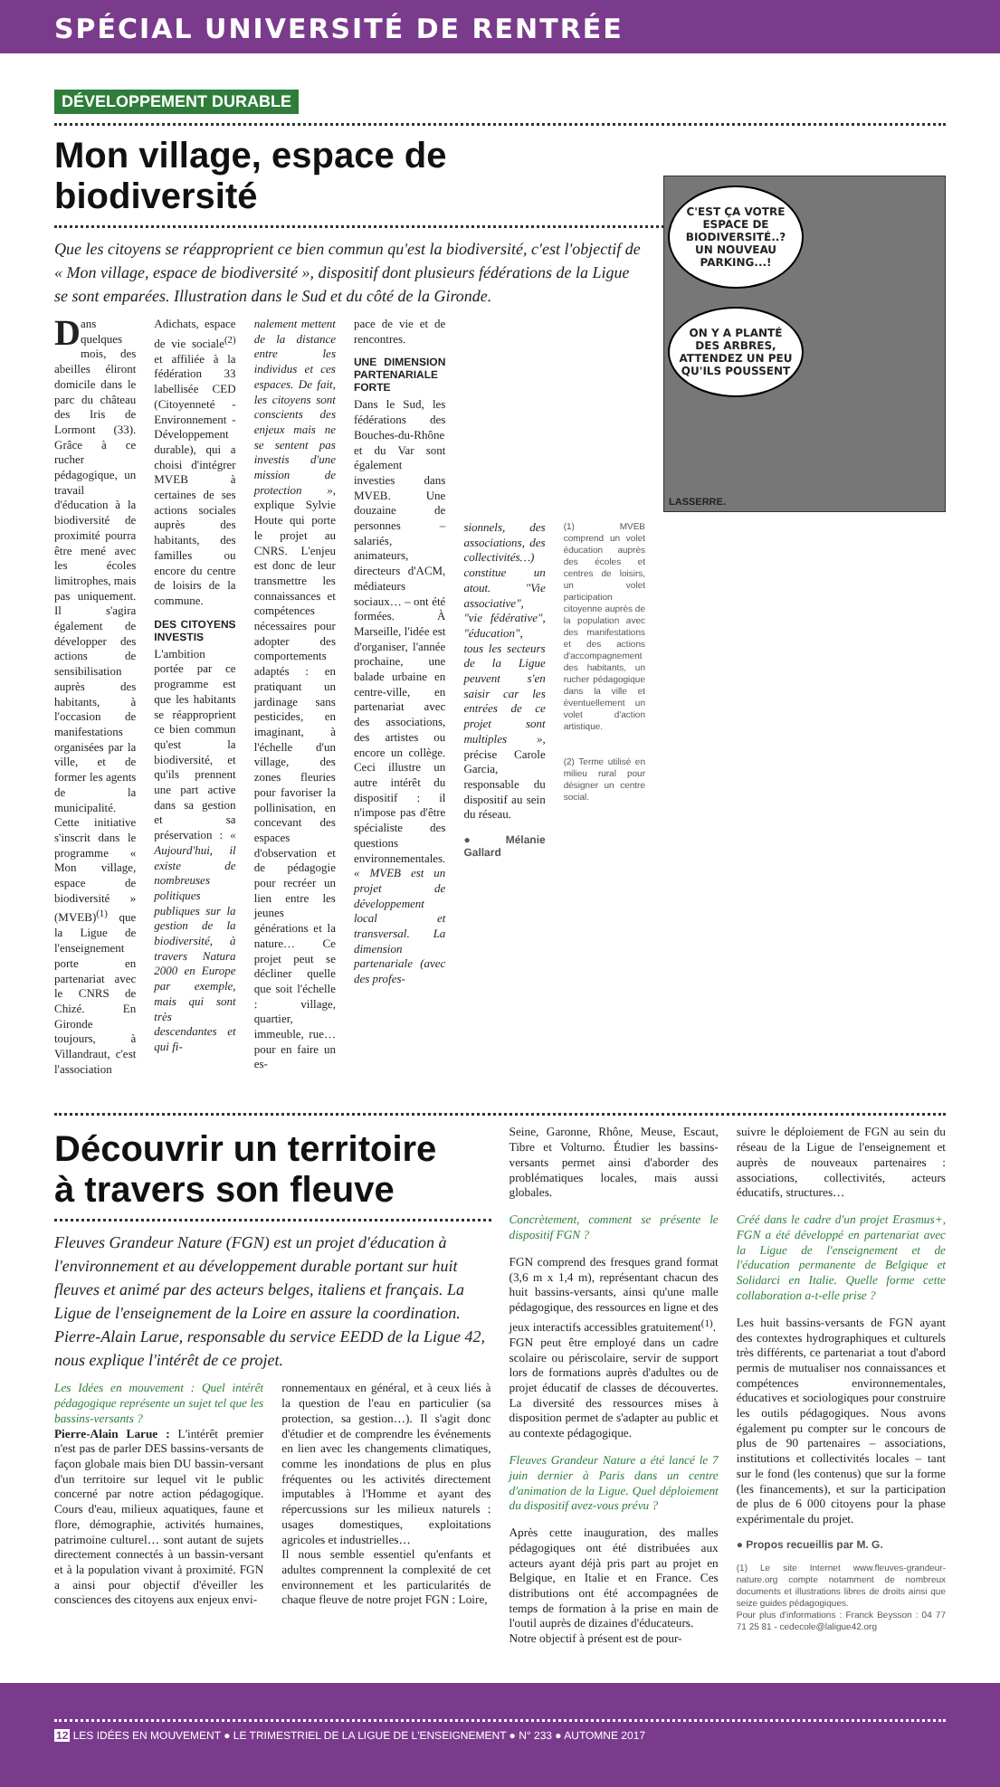SPÉCIAL UNIVERSITÉ DE RENTRÉE
C'EST ÇA VOTRE ESPACE DE BIODIVERSITÉ..? UN NOUVEAU PARKING...! ON Y A PLANTÉ DES ARBRES, ATTENDEZ UN PEU QU'ILS POUSSENT
LASSERRE.
DÉVELOPPEMENT DURABLE
Mon village, espace de biodiversité
Que les citoyens se réapproprient ce bien commun qu'est la biodiversité, c'est l'objectif de « Mon village, espace de biodiversité », dispositif dont plusieurs fédérations de la Ligue se sont emparées. Illustration dans le Sud et du côté de la Gironde.
Dans quelques mois, des abeilles éliront domicile dans le parc du château des Iris de Lormont (33). Grâce à ce rucher pédagogique, un travail d'éducation à la biodiversité de proximité pourra être mené avec les écoles limitrophes, mais pas uniquement. Il s'agira également de développer des actions de sensibilisation auprès des habitants, à l'occasion de manifestations organisées par la ville, et de former les agents de la municipalité. Cette initiative s'inscrit dans le programme « Mon village, espace de biodiversité » (MVEB)<sup>(1)</sup> que la Ligue de l'enseignement porte en partenariat avec le CNRS de Chizé. En Gironde toujours, à Villandraut, c'est l'association
Adichats, espace de vie sociale<sup>(2)</sup> et affiliée à la fédération 33 labellisée CED (Citoyenneté - Environnement - Développement durable), qui a choisi d'intégrer MVEB à certaines de ses actions sociales auprès des habitants, des familles ou encore du centre de loisirs de la commune.
DES CITOYENS INVESTIS
L'ambition portée par ce programme est que les habitants se réapproprient ce bien commun qu'est la biodiversité, et qu'ils prennent une part active dans sa gestion et sa préservation : « Aujourd'hui, il existe de nombreuses politiques publiques sur la gestion de la biodiversité, à travers Natura 2000 en Europe par exemple, mais qui sont très descendantes et qui fi-
nalement mettent de la distance entre les individus et ces espaces. De fait, les citoyens sont conscients des enjeux mais ne se sentent pas investis d'une mission de protection », explique Sylvie Houte qui porte le projet au CNRS. L'enjeu est donc de leur transmettre les connaissances et compétences nécessaires pour adopter des comportements adaptés : en pratiquant un jardinage sans pesticides, en imaginant, à l'échelle d'un village, des zones fleuries pour favoriser la pollinisation, en concevant des espaces d'observation et de pédagogie pour recréer un lien entre les jeunes générations et la nature… Ce projet peut se décliner quelle que soit l'échelle : village, quartier, immeuble, rue… pour en faire un es-
pace de vie et de rencontres.
UNE DIMENSION PARTENARIALE FORTE
Dans le Sud, les fédérations des Bouches-du-Rhône et du Var sont également investies dans MVEB. Une douzaine de personnes – salariés, animateurs, directeurs d'ACM, médiateurs sociaux… – ont été formées. À Marseille, l'idée est d'organiser, l'année prochaine, une balade urbaine en centre-ville, en partenariat avec des associations, des artistes ou encore un collège. Ceci illustre un autre intérêt du dispositif : il n'impose pas d'être spécialiste des questions environnementales. « MVEB est un projet de développement local et transversal. La dimension partenariale (avec des profes-
sionnels, des associations, des collectivités…) constitue un atout. "Vie associative", "vie fédérative", "éducation", tous les secteurs de la Ligue peuvent s'en saisir car les entrées de ce projet sont multiples », précise Carole Garcia, responsable du dispositif au sein du réseau.
● Mélanie Gallard
(1) MVEB comprend un volet éducation auprès des écoles et centres de loisirs, un volet participation citoyenne auprès de la population avec des manifestations et des actions d'accompagnement des habitants, un rucher pédagogique dans la ville et éventuellement un volet d'action artistique.
(2) Terme utilisé en milieu rural pour désigner un centre social.
Découvrir un territoire
à travers son fleuve
Fleuves Grandeur Nature (FGN) est un projet d'éducation à l'environnement et au développement durable portant sur huit fleuves et animé par des acteurs belges, italiens et français. La Ligue de l'enseignement de la Loire en assure la coordination. Pierre-Alain Larue, responsable du service EEDD de la Ligue 42, nous explique l'intérêt de ce projet.
Les Idées en mouvement : Quel intérêt pédagogique représente un sujet tel que les bassins-versants ?
Pierre-Alain Larue : L'intérêt premier n'est pas de parler DES bassins-versants de façon globale mais bien DU bassin-versant d'un territoire sur lequel vit le public concerné par notre action pédagogique. Cours d'eau, milieux aquatiques, faune et flore, démographie, activités humaines, patrimoine culturel… sont autant de sujets directement connectés à un bassin-versant et à la population vivant à proximité. FGN a ainsi pour objectif d'éveiller les consciences des citoyens aux enjeux envi-
ronnementaux en général, et à ceux liés à la question de l'eau en particulier (sa protection, sa gestion…). Il s'agit donc d'étudier et de comprendre les événements en lien avec les changements climatiques, comme les inondations de plus en plus fréquentes ou les activités directement imputables à l'Homme et ayant des répercussions sur les milieux naturels : usages domestiques, exploitations agricoles et industrielles…
Il nous semble essentiel qu'enfants et adultes comprennent la complexité de cet environnement et les particularités de chaque fleuve de notre projet FGN : Loire,
Seine, Garonne, Rhône, Meuse, Escaut, Tibre et Volturno. Étudier les bassins-versants permet ainsi d'aborder des problématiques locales, mais aussi globales.
Concrètement, comment se présente le dispositif FGN ?
FGN comprend des fresques grand format (3,6 m x 1,4 m), représentant chacun des huit bassins-versants, ainsi qu'une malle pédagogique, des ressources en ligne et des jeux interactifs accessibles gratuitement<sup>(1)</sup>.
FGN peut être employé dans un cadre scolaire ou périscolaire, servir de support lors de formations auprès d'adultes ou de projet éducatif de classes de découvertes. La diversité des ressources mises à disposition permet de s'adapter au public et au contexte pédagogique.
Fleuves Grandeur Nature a été lancé le 7 juin dernier à Paris dans un centre d'animation de la Ligue. Quel déploiement du dispositif avez-vous prévu ?
Après cette inauguration, des malles pédagogiques ont été distribuées aux acteurs ayant déjà pris part au projet en Belgique, en Italie et en France. Ces distributions ont été accompagnées de temps de formation à la prise en main de l'outil auprès de dizaines d'éducateurs.
Notre objectif à présent est de pour-
suivre le déploiement de FGN au sein du réseau de la Ligue de l'enseignement et auprès de nouveaux partenaires : associations, collectivités, acteurs éducatifs, structures…
Créé dans le cadre d'un projet Erasmus+, FGN a été développé en partenariat avec la Ligue de l'enseignement et de l'éducation permanente de Belgique et Solidarci en Italie. Quelle forme cette collaboration a-t-elle prise ?
Les huit bassins-versants de FGN ayant des contextes hydrographiques et culturels très différents, ce partenariat a tout d'abord permis de mutualiser nos connaissances et compétences environnementales, éducatives et sociologiques pour construire les outils pédagogiques. Nous avons également pu compter sur le concours de plus de 90 partenaires – associations, institutions et collectivités locales – tant sur le fond (les contenus) que sur la forme (les financements), et sur la participation de plus de 6 000 citoyens pour la phase expérimentale du projet.
● Propos recueillis par M. G.
(1) Le site Internet www.fleuves-grandeur-nature.org compte notamment de nombreux documents et illustrations libres de droits ainsi que seize guides pédagogiques.
Pour plus d'informations : Franck Beysson : 04 77 71 25 81 - cedecole@laligue42.org
12 LES IDÉES EN MOUVEMENT ● LE TRIMESTRIEL DE LA LIGUE DE L'ENSEIGNEMENT ● N° 233 ● AUTOMNE 2017